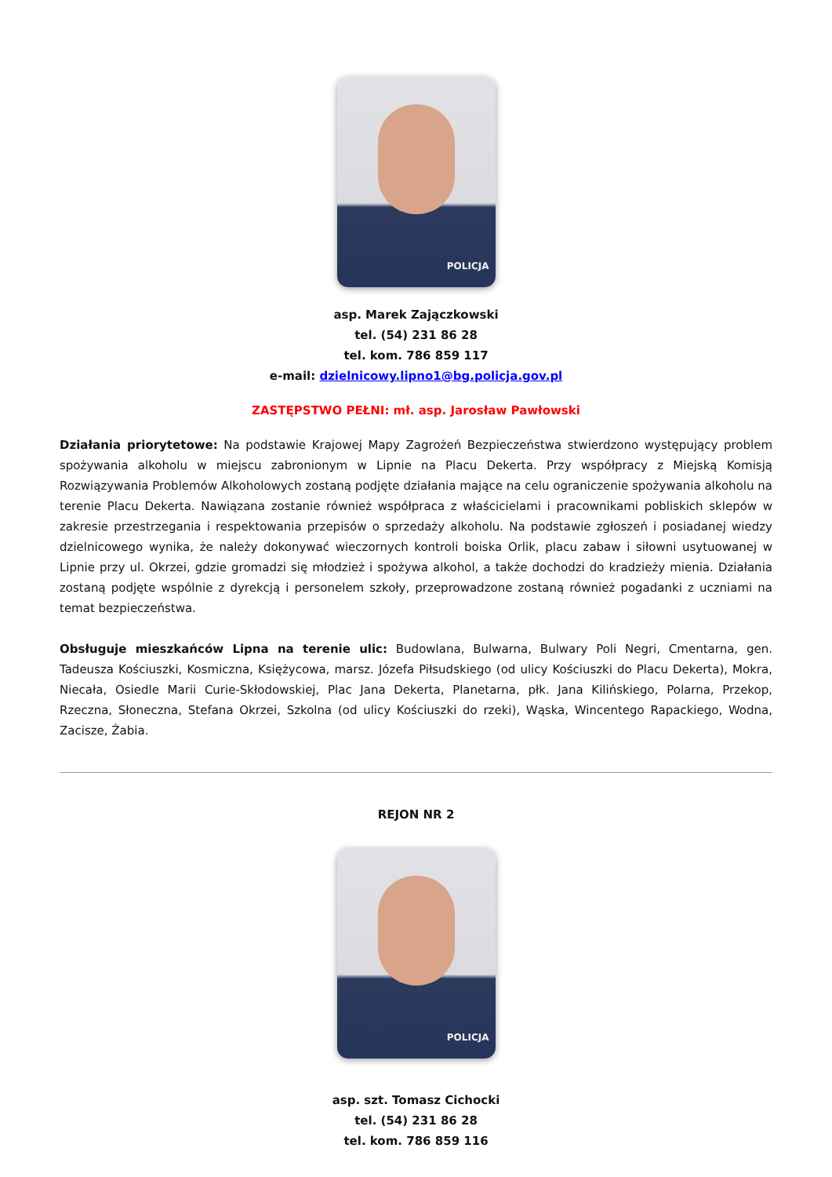POLICJA
asp. Marek Zajączkowski
tel. (54) 231 86 28
tel. kom. 786 859 117
e-mail: dzielnicowy.lipno1@bg.policja.gov.pl
ZASTĘPSTWO PEŁNI: mł. asp. Jarosław Pawłowski
Działania priorytetowe: Na podstawie Krajowej Mapy Zagrożeń Bezpieczeństwa stwierdzono występujący problem spożywania alkoholu w miejscu zabronionym w Lipnie na Placu Dekerta. Przy współpracy z Miejską Komisją Rozwiązywania Problemów Alkoholowych zostaną podjęte działania mające na celu ograniczenie spożywania alkoholu na terenie Placu Dekerta. Nawiązana zostanie również współpraca z właścicielami i pracownikami pobliskich sklepów w zakresie przestrzegania i respektowania przepisów o sprzedaży alkoholu. Na podstawie zgłoszeń i posiadanej wiedzy dzielnicowego wynika, że należy dokonywać wieczornych kontroli boiska Orlik, placu zabaw i siłowni usytuowanej w Lipnie przy ul. Okrzei, gdzie gromadzi się młodzież i spożywa alkohol, a także dochodzi do kradzieży mienia. Działania zostaną podjęte wspólnie z dyrekcją i personelem szkoły, przeprowadzone zostaną również pogadanki z uczniami na temat bezpieczeństwa.
Obsługuje mieszkańców Lipna na terenie ulic: Budowlana, Bulwarna, Bulwary Poli Negri, Cmentarna, gen. Tadeusza Kościuszki, Kosmiczna, Księżycowa, marsz. Józefa Piłsudskiego (od ulicy Kościuszki do Placu Dekerta), Mokra, Niecała, Osiedle Marii Curie-Skłodowskiej, Plac Jana Dekerta, Planetarna, płk. Jana Kilińskiego, Polarna, Przekop, Rzeczna, Słoneczna, Stefana Okrzei, Szkolna (od ulicy Kościuszki do rzeki), Wąska, Wincentego Rapackiego, Wodna, Zacisze, Żabia.
REJON NR 2
POLICJA
asp. szt. Tomasz Cichocki
tel. (54) 231 86 28
tel. kom. 786 859 116